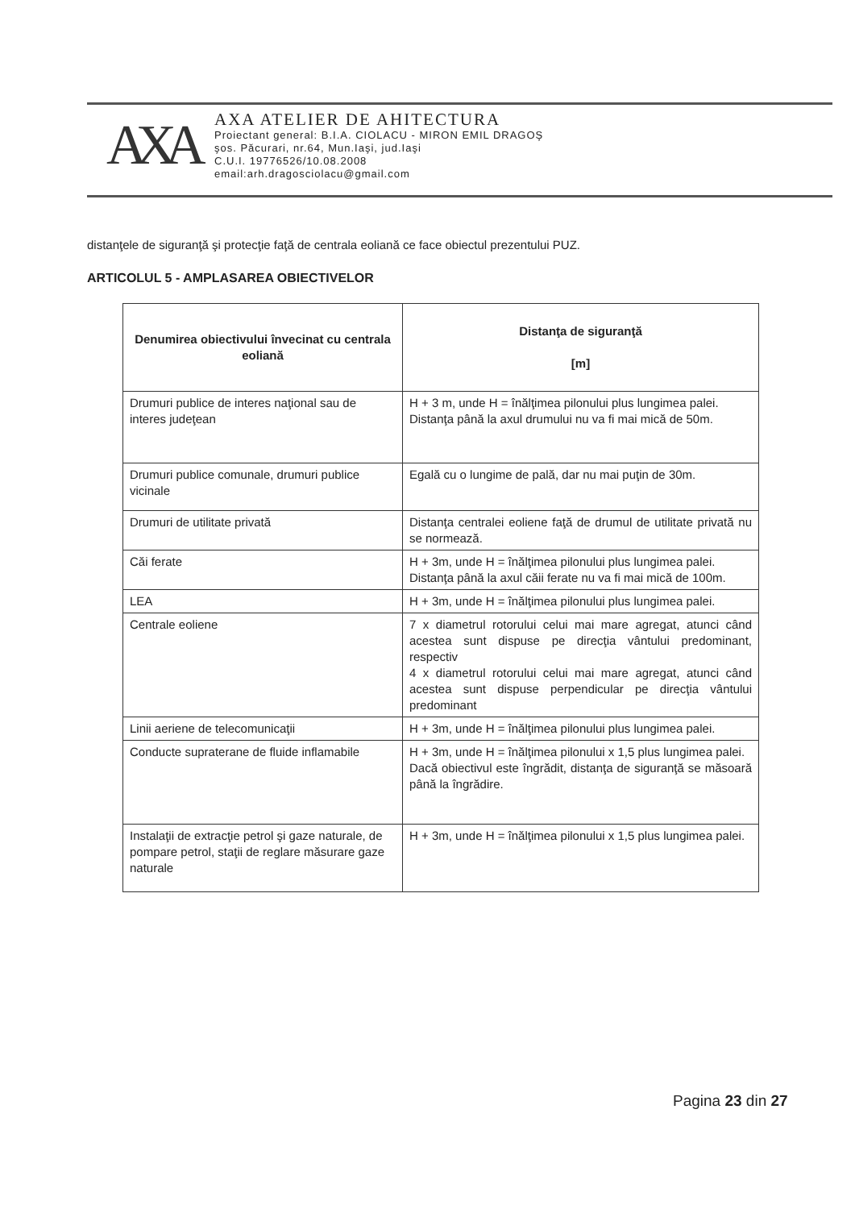AXA
AXA ATELIER DE AHITECTURA
Proiectant general: B.I.A. CIOLACU - MIRON EMIL DRAGOŞ
şos. Păcurari, nr.64, Mun.Iaşi, jud.Iaşi
C.U.I. 19776526/10.08.2008
email:arh.dragosciolacu@gmail.com
distanţele de siguranţă şi protecţie faţă de centrala eoliană ce face obiectul prezentului PUZ.
ARTICOLUL 5 - AMPLASAREA OBIECTIVELOR
| Denumirea obiectivului învecinat cu centrala eoliană | Distanţa de siguranţă [m] |
| --- | --- |
| Drumuri publice de interes naţional sau de interes judeţean | H + 3 m, unde H = înălţimea pilonului plus lungimea palei. Distanţa până la axul drumului nu va fi mai mică de 50m. |
| Drumuri publice comunale, drumuri publice vicinale | Egală cu o lungime de pală, dar nu mai puţin de 30m. |
| Drumuri de utilitate privată | Distanţa centralei eoliene faţă de drumul de utilitate privată nu se normează. |
| Căi ferate | H + 3m, unde H = înălţimea pilonului plus lungimea palei. Distanţa până la axul căii ferate nu va fi mai mică de 100m. |
| LEA | H + 3m, unde H = înălţimea pilonului plus lungimea palei. |
| Centrale eoliene | 7 x diametrul rotorului celui mai mare agregat, atunci când acestea sunt dispuse pe direcţia vântului predominant, respectiv 4 x diametrul rotorului celui mai mare agregat, atunci când acestea sunt dispuse perpendicular pe direcţia vântului predominant |
| Linii aeriene de telecomunicaţii | H + 3m, unde H = înălţimea pilonului plus lungimea palei. |
| Conducte supraterane de fluide inflamabile | H + 3m, unde H = înălţimea pilonului x 1,5 plus lungimea palei. Dacă obiectivul este îngrădit, distanţa de siguranţă se măsoară până la îngrădire. |
| Instalaţii de extracţie petrol şi gaze naturale, de pompare petrol, staţii de reglare măsurare gaze naturale | H + 3m, unde H = înălţimea pilonului x 1,5 plus lungimea palei. |
Pagina 23 din 27